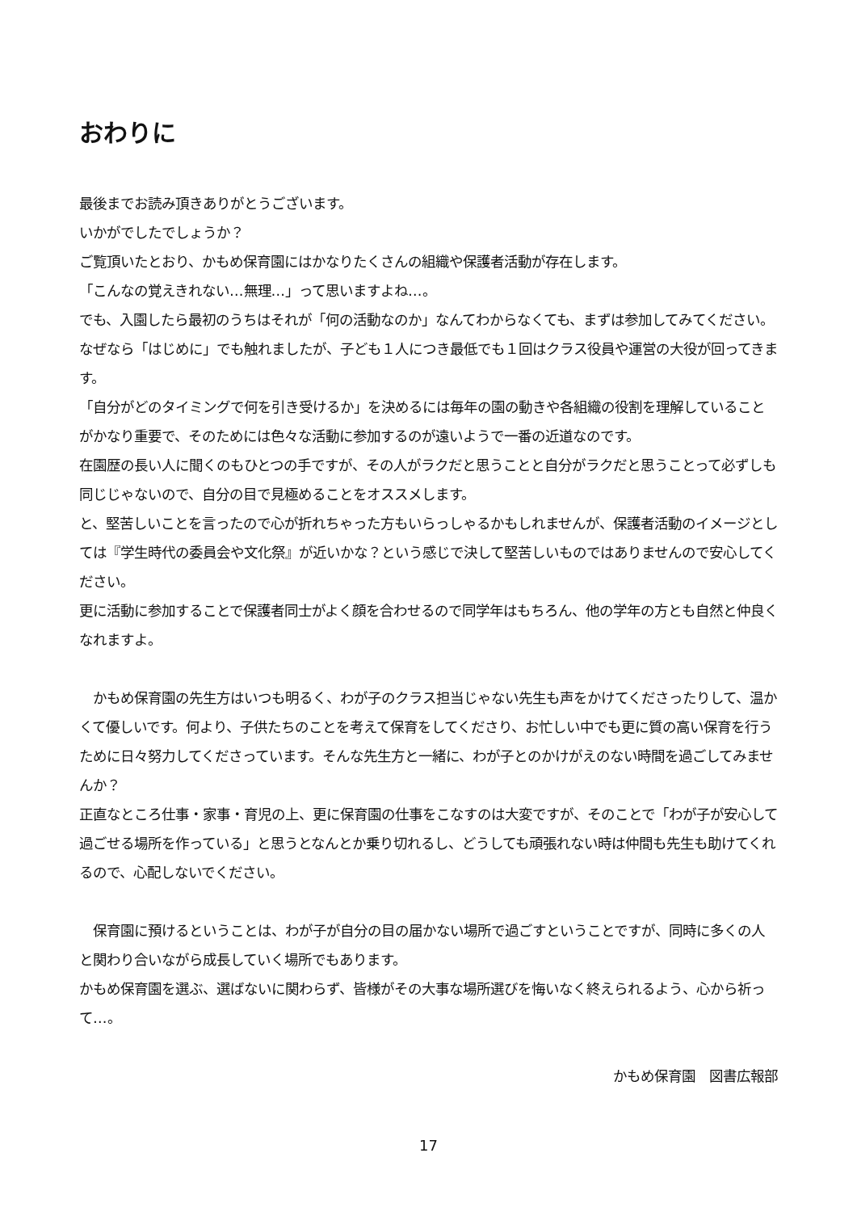おわりに
最後までお読み頂きありがとうございます。
いかがでしたでしょうか？
ご覧頂いたとおり、かもめ保育園にはかなりたくさんの組織や保護者活動が存在します。
「こんなの覚えきれない…無理…」って思いますよね…。
でも、入園したら最初のうちはそれが「何の活動なのか」なんてわからなくても、まずは参加してみてください。
なぜなら「はじめに」でも触れましたが、子ども１人につき最低でも１回はクラス役員や運営の大役が回ってきます。
「自分がどのタイミングで何を引き受けるか」を決めるには毎年の園の動きや各組織の役割を理解していることがかなり重要で、そのためには色々な活動に参加するのが遠いようで一番の近道なのです。
在園歴の長い人に聞くのもひとつの手ですが、その人がラクだと思うことと自分がラクだと思うことって必ずしも同じじゃないので、自分の目で見極めることをオススメします。
と、堅苦しいことを言ったので心が折れちゃった方もいらっしゃるかもしれませんが、保護者活動のイメージとしては『学生時代の委員会や文化祭』が近いかな？という感じで決して堅苦しいものではありませんので安心してください。
更に活動に参加することで保護者同士がよく顔を合わせるので同学年はもちろん、他の学年の方とも自然と仲良くなれますよ。
　かもめ保育園の先生方はいつも明るく、わが子のクラス担当じゃない先生も声をかけてくださったりして、温かくて優しいです。何より、子供たちのことを考えて保育をしてくださり、お忙しい中でも更に質の高い保育を行うために日々努力してくださっています。そんな先生方と一緒に、わが子とのかけがえのない時間を過ごしてみませんか？
正直なところ仕事・家事・育児の上、更に保育園の仕事をこなすのは大変ですが、そのことで「わが子が安心して過ごせる場所を作っている」と思うとなんとか乗り切れるし、どうしても頑張れない時は仲間も先生も助けてくれるので、心配しないでください。
　保育園に預けるということは、わが子が自分の目の届かない場所で過ごすということですが、同時に多くの人と関わり合いながら成長していく場所でもあります。
かもめ保育園を選ぶ、選ばないに関わらず、皆様がその大事な場所選びを悔いなく終えられるよう、心から祈って…。
かもめ保育園　図書広報部
17